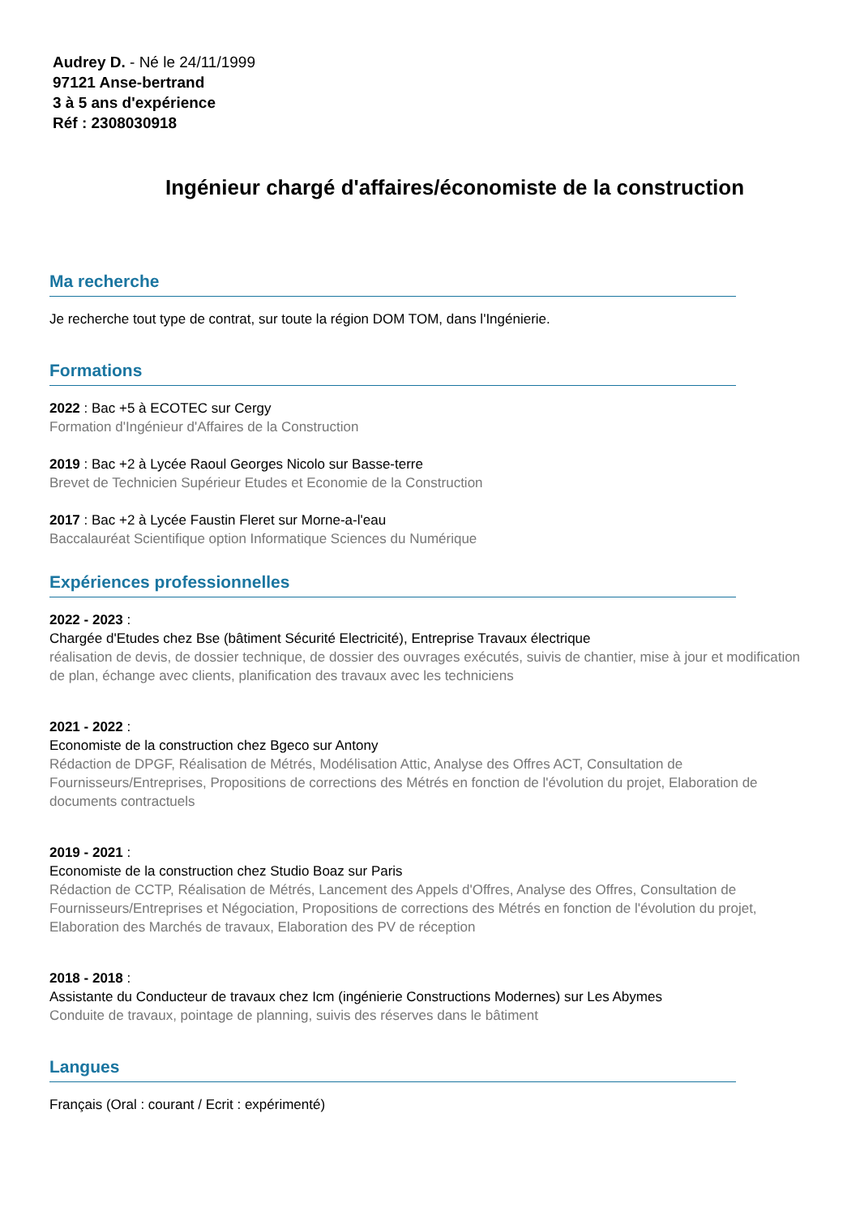Audrey D. - Né le 24/11/1999
97121 Anse-bertrand
3 à 5 ans d'expérience
Réf : 2308030918
Ingénieur chargé d'affaires/économiste de la construction
Ma recherche
Je recherche tout type de contrat, sur toute la région DOM TOM, dans l'Ingénierie.
Formations
2022 : Bac +5 à ECOTEC sur Cergy
Formation d'Ingénieur d'Affaires de la Construction
2019 : Bac +2 à Lycée Raoul Georges Nicolo sur Basse-terre
Brevet de Technicien Supérieur Etudes et Economie de la Construction
2017 : Bac +2 à Lycée Faustin Fleret sur Morne-a-l'eau
Baccalauréat Scientifique option Informatique Sciences du Numérique
Expériences professionnelles
2022 - 2023 :
Chargée d'Etudes chez Bse (bâtiment Sécurité Electricité), Entreprise Travaux électrique
réalisation de devis, de dossier technique, de dossier des ouvrages exécutés, suivis de chantier, mise à jour et modification de plan, échange avec clients, planification des travaux avec les techniciens
2021 - 2022 :
Economiste de la construction chez Bgeco sur Antony
Rédaction de DPGF, Réalisation de Métrés, Modélisation Attic, Analyse des Offres ACT, Consultation de Fournisseurs/Entreprises, Propositions de corrections des Métrés en fonction de l'évolution du projet, Elaboration de documents contractuels
2019 - 2021 :
Economiste de la construction chez Studio Boaz sur Paris
Rédaction de CCTP, Réalisation de Métrés, Lancement des Appels d'Offres, Analyse des Offres, Consultation de Fournisseurs/Entreprises et Négociation, Propositions de corrections des Métrés en fonction de l'évolution du projet, Elaboration des Marchés de travaux, Elaboration des PV de réception
2018 - 2018 :
Assistante du Conducteur de travaux chez Icm (ingénierie Constructions Modernes) sur Les Abymes
Conduite de travaux, pointage de planning, suivis des réserves dans le bâtiment
Langues
Français (Oral : courant / Ecrit : expérimenté)